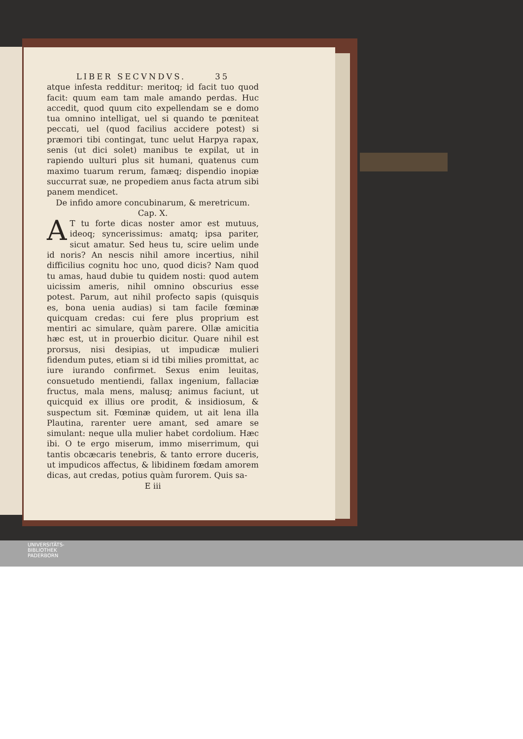LIBER SECVNDVS. 35
atque infesta redditur: meritoq; id facit tuo quod facit: quum eam tam male amando perdas. Huc accedit, quod quum cito expellendam se e domo tua omnino intelligat, uel si quando te pœniteat peccati, uel (quod facilius accidere potest) si præmori tibi contingat, tunc uelut Harpya rapax, senis (ut dici solet) manibus te expilat, ut in rapiendo uulturi plus sit humani, quatenus cum maximo tuarum rerum, famæq; dispendio inopiæ succurrat suæ, ne propediem anus facta atrum sibi panem mendicet.
De infido amore concubinarum, & meretricum. Cap. X.
AT tu forte dicas noster amor est mutuus, ideoq; syncerissimus: amatq; ipsa pariter, sicut amatur. Sed heus tu, scire uelim unde id noris? An nescis nihil amore incertius, nihil difficilius cognitu hoc uno, quod dicis? Nam quod tu amas, haud dubie tu quidem nosti: quod autem uicissim ameris, nihil omnino obscurius esse potest. Parum, aut nihil profecto sapis (quisquis es, bona uenia audias) si tam facile fœminæ quicquam credas: cui fere plus proprium est mentiri ac simulare, quàm parere. Ollæ amicitia hæc est, ut in prouerbio dicitur. Quare nihil est prorsus, nisi desipias, ut impudicæ mulieri fidendum putes, etiam si id tibi milies promittat, ac iure iurando confirmet. Sexus enim leuitas, consuetudo mentiendi, fallax ingenium, fallaciæ fructus, mala mens, malusq; animus faciunt, ut quicquid ex illius ore prodit, & insidiosum, & suspectum sit. Fœminæ quidem, ut ait lena illa Plautina, rarenter uere amant, sed amare se simulant: neque ulla mulier habet cordolium. Hæc ibi. O te ergo miserum, immo miserrimum, qui tantis obcæcaris tenebris, & tanto errore duceris, ut impudicos affectus, & libidinem fœdam amorem dicas, aut credas, potius quàm furorem. Quis sa-
E iii
UNIVERSITÄTS-
BIBLIOTHEK
PADERBORN